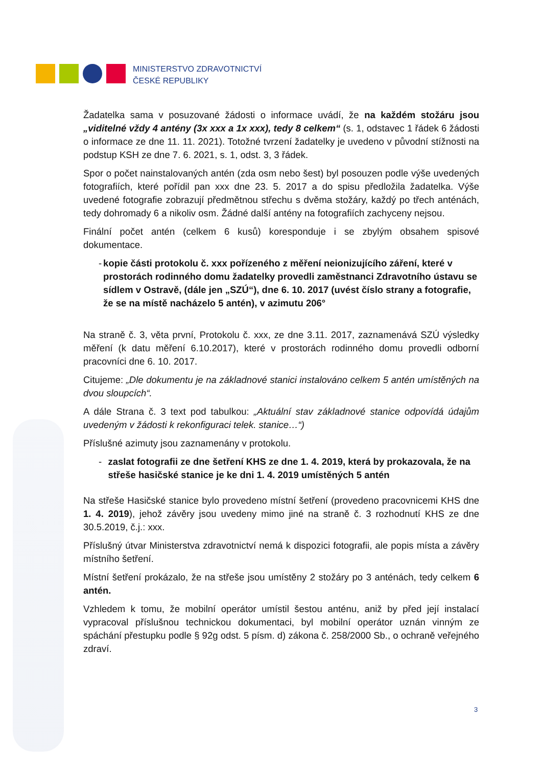MINISTERSTVO ZDRAVOTNICTVÍ
ČESKÉ REPUBLIKY
Žadatelka sama v posuzované žádosti o informace uvádí, že na každém stožáru jsou „viditelné vždy 4 antény (3x xxx a 1x xxx), tedy 8 celkem“ (s. 1, odstavec 1 řádek 6 žádosti o informace ze dne 11. 11. 2021). Totožné tvrzení žadatelky je uvedeno v původní stížnosti na podstup KSH ze dne 7. 6. 2021, s. 1, odst. 3, 3 řádek.
Spor o počet nainstalovaných antén (zda osm nebo šest) byl posouzen podle výše uvedených fotografiích, které pořídil pan xxx dne 23. 5. 2017 a do spisu předložila žadatelka. Výše uvedené fotografie zobrazují předmětnou střechu s dvěma stožáry, každý po třech anténách, tedy dohromady 6 a nikoliv osm. Žádné další antény na fotografiích zachyceny nejsou.
Finální počet antén (celkem 6 kusů) koresponduje i se zbylým obsahem spisové dokumentace.
- kopie části protokolu č. xxx pořízeného z měření neionizujícího záření, které v prostorách rodinného domu žadatelky provedli zaměstnanci Zdravotního ústavu se sídlem v Ostravě, (dále jen „SZÚ“), dne 6. 10. 2017 (uvést číslo strany a fotografie, že se na místě nacházelo 5 antén), v azimutu 206°
Na straně č. 3, věta první, Protokolu č. xxx, ze dne 3.11. 2017, zaznamenává SZÚ výsledky měření (k datu měření 6.10.2017), které v prostorách rodinného domu provedli odborní pracovníci dne 6. 10. 2017.
Citujeme: „Dle dokumentu je na základnové stanici instalováno celkem 5 antén umístěných na dvou sloupcích“.
A dále Strana č. 3 text pod tabulkou: „Aktuální stav základnové stanice odpovídá údajům uvedeným v žádosti k rekonfiguraci telek. stanice…“)
Příslušné azimuty jsou zaznamenány v protokolu.
- zaslat fotografii ze dne šetření KHS ze dne 1. 4. 2019, která by prokazovala, že na střeše hasičské stanice je ke dni 1. 4. 2019 umístěných 5 antén
Na střeše Hasičské stanice bylo provedeno místní šetření (provedeno pracovnicemi KHS dne 1. 4. 2019), jehož závěry jsou uvedeny mimo jiné na straně č. 3 rozhodnutí KHS ze dne 30.5.2019, č.j.: xxx.
Příslušný útvar Ministerstva zdravotnictví nemá k dispozici fotografii, ale popis místa a závěry místního šetření.
Místní šetření prokázalo, že na střeše jsou umístěny 2 stožáry po 3 anténách, tedy celkem 6 antén.
Vzhledem k tomu, že mobilní operátor umístil šestou anténu, aniž by před její instalací vypracoval příslušnou technickou dokumentaci, byl mobilní operátor uznán vinným ze spáchání přestupku podle § 92g odst. 5 písm. d) zákona č. 258/2000 Sb., o ochraně veřejného zdraví.
3